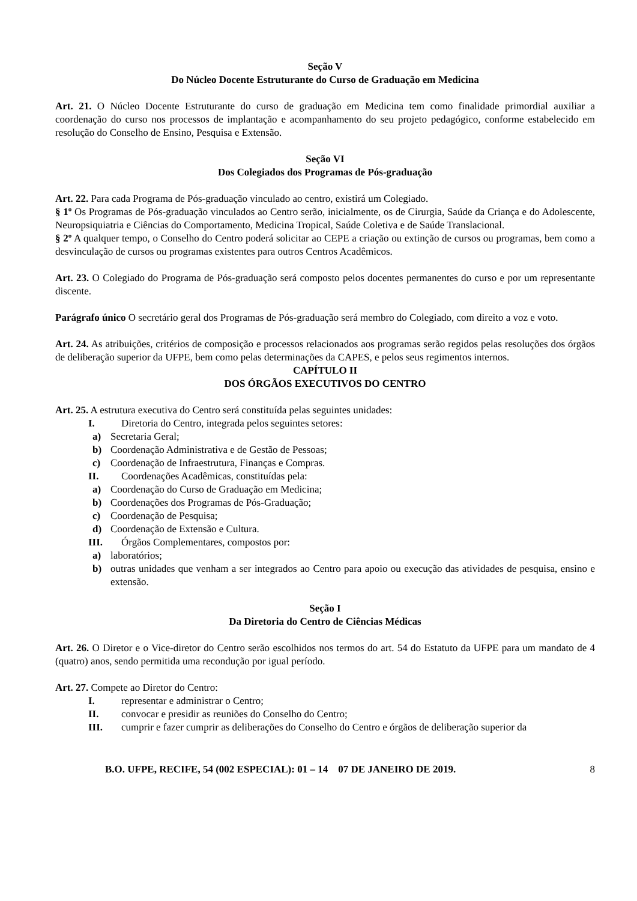Seção V
Do Núcleo Docente Estruturante do Curso de Graduação em Medicina
Art. 21. O Núcleo Docente Estruturante do curso de graduação em Medicina tem como finalidade primordial auxiliar a coordenação do curso nos processos de implantação e acompanhamento do seu projeto pedagógico, conforme estabelecido em resolução do Conselho de Ensino, Pesquisa e Extensão.
Seção VI
Dos Colegiados dos Programas de Pós-graduação
Art. 22. Para cada Programa de Pós-graduação vinculado ao centro, existirá um Colegiado.
§ 1º Os Programas de Pós-graduação vinculados ao Centro serão, inicialmente, os de Cirurgia, Saúde da Criança e do Adolescente, Neuropsiquiatria e Ciências do Comportamento, Medicina Tropical, Saúde Coletiva e de Saúde Translacional.
§ 2º A qualquer tempo, o Conselho do Centro poderá solicitar ao CEPE a criação ou extinção de cursos ou programas, bem como a desvinculação de cursos ou programas existentes para outros Centros Acadêmicos.
Art. 23. O Colegiado do Programa de Pós-graduação será composto pelos docentes permanentes do curso e por um representante discente.
Parágrafo único O secretário geral dos Programas de Pós-graduação será membro do Colegiado, com direito a voz e voto.
Art. 24. As atribuições, critérios de composição e processos relacionados aos programas serão regidos pelas resoluções dos órgãos de deliberação superior da UFPE, bem como pelas determinações da CAPES, e pelos seus regimentos internos.
CAPÍTULO II
DOS ÓRGÃOS EXECUTIVOS DO CENTRO
Art. 25. A estrutura executiva do Centro será constituída pelas seguintes unidades:
I. Diretoria do Centro, integrada pelos seguintes setores:
a) Secretaria Geral;
b) Coordenação Administrativa e de Gestão de Pessoas;
c) Coordenação de Infraestrutura, Finanças e Compras.
II. Coordenações Acadêmicas, constituídas pela:
a) Coordenação do Curso de Graduação em Medicina;
b) Coordenações dos Programas de Pós-Graduação;
c) Coordenação de Pesquisa;
d) Coordenação de Extensão e Cultura.
III. Órgãos Complementares, compostos por:
a) laboratórios;
b) outras unidades que venham a ser integrados ao Centro para apoio ou execução das atividades de pesquisa, ensino e extensão.
Seção I
Da Diretoria do Centro de Ciências Médicas
Art. 26. O Diretor e o Vice-diretor do Centro serão escolhidos nos termos do art. 54 do Estatuto da UFPE para um mandato de 4 (quatro) anos, sendo permitida uma recondução por igual período.
Art. 27. Compete ao Diretor do Centro:
I. representar e administrar o Centro;
II. convocar e presidir as reuniões do Conselho do Centro;
III. cumprir e fazer cumprir as deliberações do Conselho do Centro e órgãos de deliberação superior da
B.O. UFPE, RECIFE, 54 (002 ESPECIAL): 01 – 14 07 DE JANEIRO DE 2019. 8